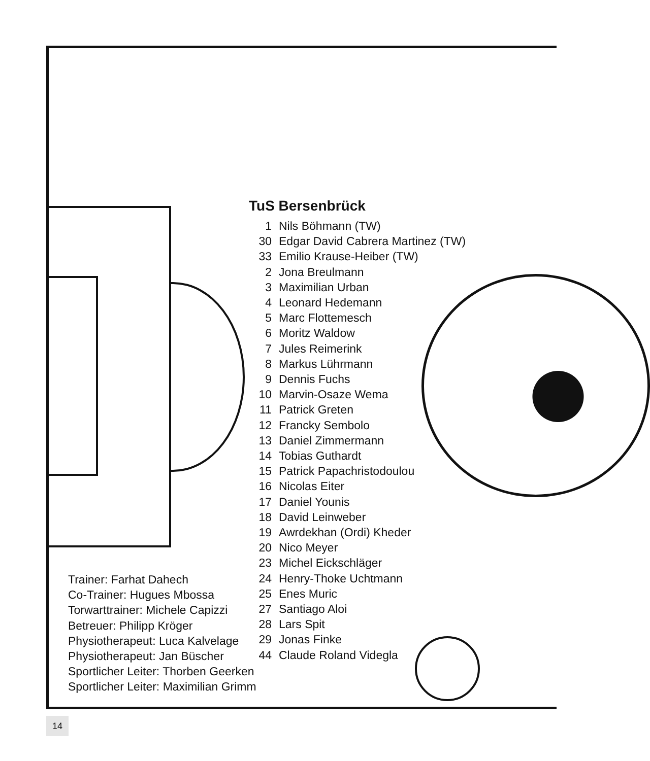TuS Bersenbrück
1 Nils Böhmann (TW)
30 Edgar David Cabrera Martinez (TW)
33 Emilio Krause-Heiber (TW)
2 Jona Breulmann
3 Maximilian Urban
4 Leonard Hedemann
5 Marc Flottemesch
6 Moritz Waldow
7 Jules Reimerink
8 Markus Lührmann
9 Dennis Fuchs
10 Marvin-Osaze Wema
11 Patrick Greten
12 Francky Sembolo
13 Daniel Zimmermann
14 Tobias Guthardt
15 Patrick Papachristodoulou
16 Nicolas Eiter
17 Daniel Younis
18 David Leinweber
19 Awrdekhan (Ordi) Kheder
20 Nico Meyer
23 Michel Eickschläger
24 Henry-Thoke Uchtmann
25 Enes Muric
27 Santiago Aloi
28 Lars Spit
29 Jonas Finke
44 Claude Roland Videgla
Trainer: Farhat Dahech
Co-Trainer: Hugues Mbossa
Torwarttrainer: Michele Capizzi
Betreuer: Philipp Kröger
Physiotherapeut: Luca Kalvelage
Physiotherapeut: Jan Büscher
Sportlicher Leiter: Thorben Geerken
Sportlicher Leiter: Maximilian Grimm
14